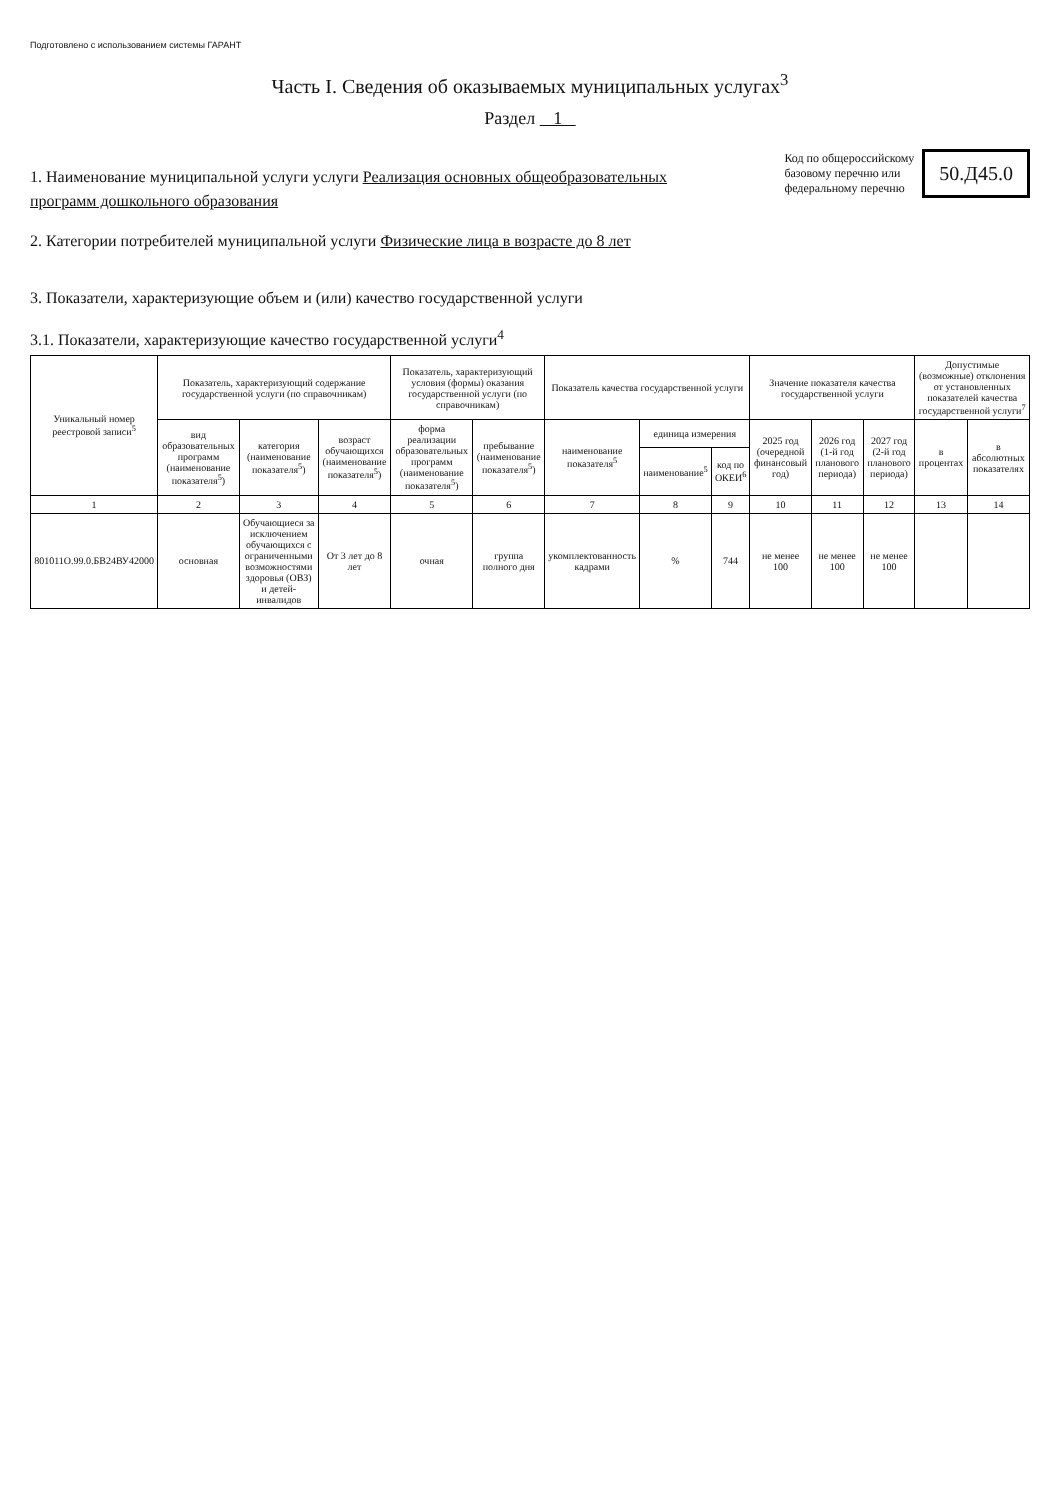Подготовлено с использованием системы ГАРАНТ
Часть I. Сведения об оказываемых муниципальных услугах<sup>3</sup>
Раздел 1
1. Наименование муниципальной услуги услуги Реализация основных общеобразовательных программ дошкольного образования
2. Категории потребителей муниципальной услуги Физические лица в возрасте до 8 лет
Код по общероссийскому
базовому перечню или
федеральному перечню
50.Д45.0
3. Показатели, характеризующие объем и (или) качество государственной услуги
3.1. Показатели, характеризующие качество государственной услуги<sup>4</sup>
| Уникальный номер реестровой записи<sup>5</sup> | Показатель, характеризующий содержание государственной услуги (по справочникам) | | | Показатель, характеризующий условия (формы) оказания государственной услуги (по справочникам) | | Показатель качества государственной услуги | | | Значение показателя качества государственной услуги | | | Допустимые (возможные) отклонения от установленных показателей качества государственной услуги<sup>7</sup> | |
| --- | --- | --- | --- | --- | --- | --- | --- | --- | --- | --- | --- | --- | --- |
| | вид образовательных программ (наименование показателя<sup>5</sup>) | категория (наименование показателя<sup>5</sup>) | возраст обучающихся (наименование показателя<sup>5</sup>) | форма реализации образовательных программ (наименование показателя<sup>5</sup>) | пребывание (наименование показателя<sup>5</sup>) | наименование показателя<sup>5</sup> | единица измерения | | 2025 год (очередной финансовый год) | 2026 год (1-й год планового периода) | 2027 год (2-й год планового периода) | в процентах | в абсолютных показателях |
| | | | | | | | наименование<sup>5</sup> | код по ОКЕИ<sup>6</sup> | | | | | |
| 1 | 2 | 3 | 4 | 5 | 6 | 7 | 8 | 9 | 10 | 11 | 12 | 13 | 14 |
| 801011О.99.0.БВ24ВУ42000 | основная | Обучающиеся за исключением обучающихся с ограниченными возможностями здоровья (ОВЗ) и детей-инвалидов | От 3 лет до 8 лет | очная | группа полного дня | укомплектованность кадрами | % | 744 | не менее 100 | не менее 100 | не менее 100 | | |